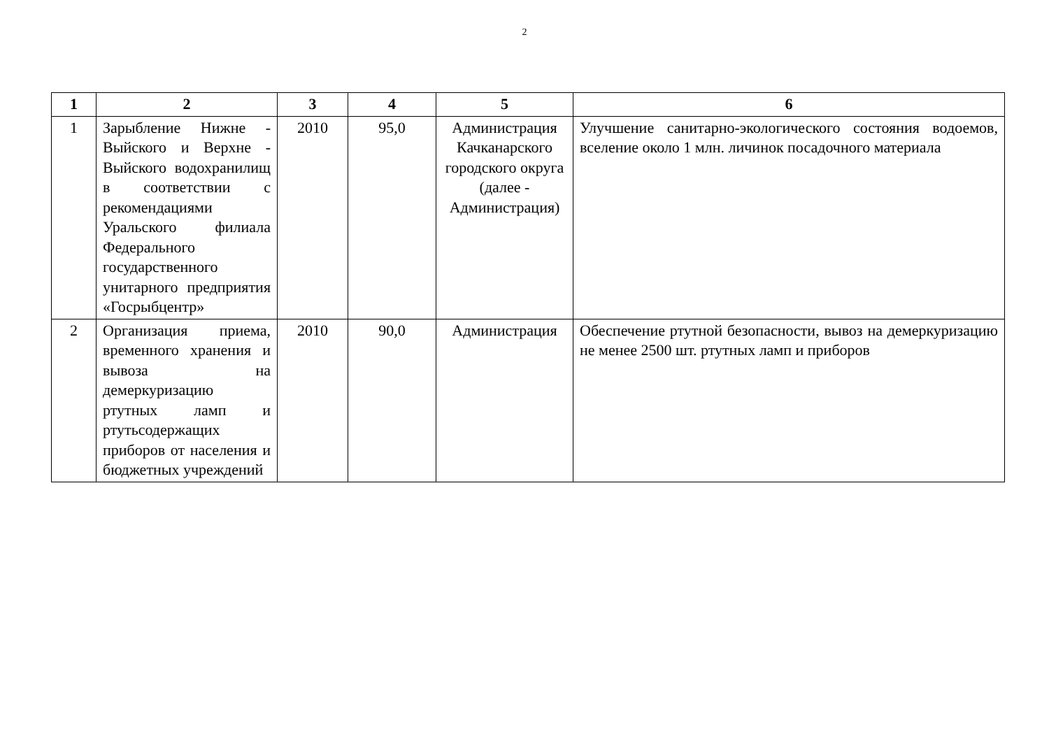2
| 1 | 2 | 3 | 4 | 5 | 6 |
| --- | --- | --- | --- | --- | --- |
| 1 | Зарыбление Нижне - Выйского и Верхне - Выйского водохранилищ в соответствии с рекомендациями Уральского филиала Федерального государственного унитарного предприятия «Госрыбцентр» | 2010 | 95,0 | Администрация Качканарского городского округа (далее - Администрация) | Улучшение санитарно-экологического состояния водоемов, вселение около 1 млн. личинок посадочного материала |
| 2 | Организация приема, временного хранения и вывоза на демеркуризацию ртутных ламп и ртутьсодержащих приборов от населения и бюджетных учреждений | 2010 | 90,0 | Администрация | Обеспечение ртутной безопасности, вывоз на демеркуризацию не менее 2500 шт. ртутных ламп и приборов |